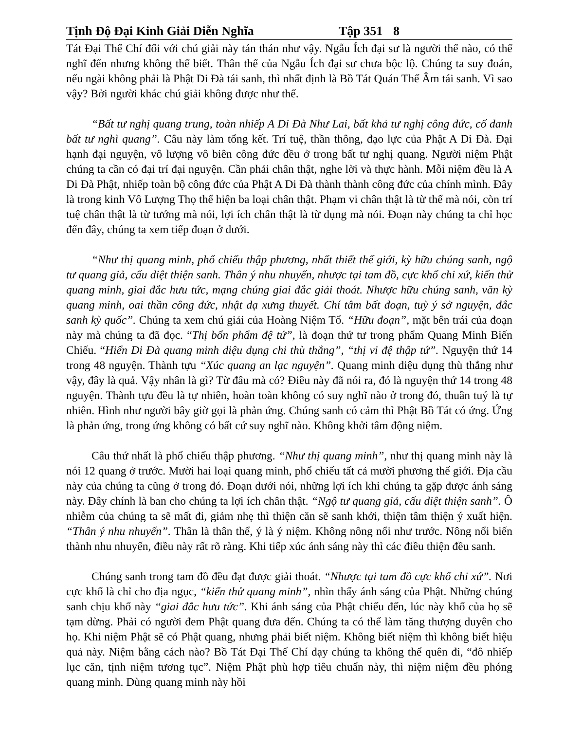Tịnh Độ Đại Kinh Giải Diễn Nghĩa Tập 351 8
Tát Đại Thế Chí đối với chú giải này tán thán như vậy. Ngẫu Ích đại sư là người thế nào, có thể nghĩ đến nhưng không thể biết. Thân thế của Ngẫu Ích đại sư chưa bộc lộ. Chúng ta suy đoán, nếu ngài không phải là Phật Di Đà tái sanh, thì nhất định là Bồ Tát Quán Thế Âm tái sanh. Vì sao vậy? Bởi người khác chú giải không được như thế.
“Bất tư nghị quang trung, toàn nhiếp A Di Đà Như Lai, bất khả tư nghị công đức, cố danh bất tư nghì quang”. Câu này làm tổng kết. Trí tuệ, thần thông, đạo lực của Phật A Di Đà. Đại hạnh đại nguyện, vô lượng vô biên công đức đều ở trong bất tư nghị quang. Người niệm Phật chúng ta cần có đại trí đại nguyện. Cần phải chân thật, nghe lời và thực hành. Mỗi niệm đều là A Di Đà Phật, nhiếp toàn bộ công đức của Phật A Di Đà thành thành công đức của chính mình. Đây là trong kinh Vô Lượng Thọ thể hiện ba loại chân thật. Phạm vi chân thật là từ thể mà nói, còn trí tuệ chân thật là từ tướng mà nói, lợi ích chân thật là từ dụng mà nói. Đoạn này chúng ta chỉ học đến đây, chúng ta xem tiếp đoạn ở dưới.
“Như thị quang minh, phổ chiếu thập phương, nhất thiết thế giới, kỳ hữu chúng sanh, ngộ tư quang giả, cấu diệt thiện sanh. Thân ý nhu nhuyến, nhược tại tam đồ, cực khổ chi xứ, kiến thử quang minh, giai đắc hưu tức, mạng chúng giai đắc giải thoát. Nhược hữu chúng sanh, văn kỳ quang minh, oai thần công đức, nhật dạ xưng thuyết. Chí tâm bất đoạn, tuỳ ý sở nguyện, đắc sanh kỳ quốc”. Chúng ta xem chú giải của Hoàng Niệm Tổ. “Hữu đoạn”, mặt bên trái của đoạn này mà chúng ta đã đọc. “Thị bổn phẩm đệ tứ”, là đoạn thứ tư trong phẩm Quang Minh Biến Chiếu. “Hiển Di Đà quang minh diệu dụng chi thù thắng”, “thị vi đệ thập tứ”. Nguyện thứ 14 trong 48 nguyện. Thành tựu “Xúc quang an lạc nguyện”. Quang minh diệu dụng thù thắng như vậy, đây là quả. Vậy nhân là gì? Từ đâu mà có? Điều này đã nói ra, đó là nguyện thứ 14 trong 48 nguyện. Thành tựu đều là tự nhiên, hoàn toàn không có suy nghĩ nào ở trong đó, thuần tuý là tự nhiên. Hình như người bây giờ gọi là phản ứng. Chúng sanh có cảm thì Phật Bồ Tát có ứng. Ứng là phản ứng, trong ứng không có bất cứ suy nghĩ nào. Không khởi tâm động niệm.
Câu thứ nhất là phổ chiếu thập phương. “Như thị quang minh”, như thị quang minh này là nói 12 quang ở trước. Mười hai loại quang minh, phổ chiếu tất cả mười phương thế giới. Địa cầu này của chúng ta cũng ở trong đó. Đoạn dưới nói, những lợi ích khi chúng ta gặp được ánh sáng này. Đây chính là ban cho chúng ta lợi ích chân thật. “Ngộ tư quang giả, cấu diệt thiện sanh”. Ô nhiễm của chúng ta sẽ mất đi, giảm nhẹ thì thiện căn sẽ sanh khởi, thiện tâm thiện ý xuất hiện. “Thân ý nhu nhuyến”. Thân là thân thể, ý là ý niệm. Không nông nổi như trước. Nông nổi biến thành nhu nhuyến, điều này rất rõ ràng. Khi tiếp xúc ánh sáng này thì các điều thiện đều sanh.
Chúng sanh trong tam đồ đều đạt được giải thoát. “Nhược tại tam đồ cực khổ chi xứ”. Nơi cực khổ là chỉ cho địa ngục, “kiến thử quang minh”, nhìn thấy ánh sáng của Phật. Những chúng sanh chịu khổ này “giai đắc hưu tức”. Khi ánh sáng của Phật chiếu đến, lúc này khổ của họ sẽ tạm dừng. Phải có người đem Phật quang đưa đến. Chúng ta có thể làm tăng thượng duyên cho họ. Khi niệm Phật sẽ có Phật quang, nhưng phải biết niệm. Không biết niệm thì không biết hiệu quả này. Niệm bằng cách nào? Bồ Tát Đại Thế Chí dạy chúng ta không thể quên đi, “đô nhiếp lục căn, tịnh niệm tương tục”. Niệm Phật phù hợp tiêu chuẩn này, thì niệm niệm đều phóng quang minh. Dùng quang minh này hồi